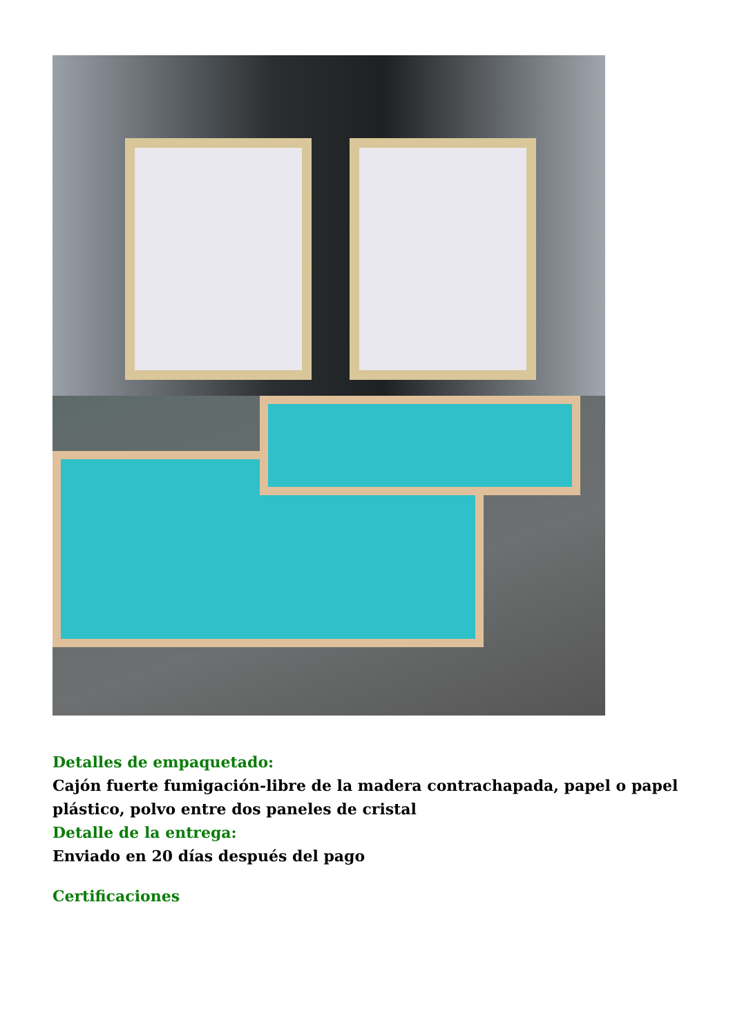Detalles de empaquetado:
Cajón fuerte fumigación-libre de la madera contrachapada, papel o papel plástico, polvo entre dos paneles de cristal
Detalle de la entrega:
Enviado en 20 días después del pago
Certificaciones